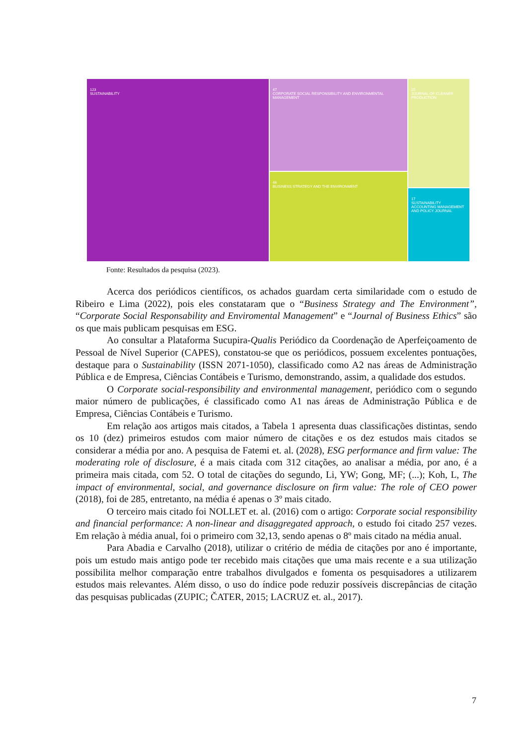123
SUSTAINABILITY
47
CORPORATE SOCIAL RESPONSIBILITY AND ENVIRONMENTAL MANAGEMENT
46
BUSINESS STRATEGY AND THE ENVIRONMENT
25
JOURNAL OF CLEANER PRODUCTION
17
SUSTAINABILITY ACCOUNTING MANAGEMENT AND POLICY JOURNAL
Fonte: Resultados da pesquisa (2023).
Acerca dos periódicos científicos, os achados guardam certa similaridade com o estudo de Ribeiro e Lima (2022), pois eles constataram que o “Business Strategy and The Environment”, “Corporate Social Responsability and Enviromental Management” e “Journal of Business Ethics” são os que mais publicam pesquisas em ESG.
Ao consultar a Plataforma Sucupira-Qualis Periódico da Coordenação de Aperfeiçoamento de Pessoal de Nível Superior (CAPES), constatou-se que os periódicos, possuem excelentes pontuações, destaque para o Sustainability (ISSN 2071-1050), classificado como A2 nas áreas de Administração Pública e de Empresa, Ciências Contábeis e Turismo, demonstrando, assim, a qualidade dos estudos.
O Corporate social-responsibility and environmental management, periódico com o segundo maior número de publicações, é classificado como A1 nas áreas de Administração Pública e de Empresa, Ciências Contábeis e Turismo.
Em relação aos artigos mais citados, a Tabela 1 apresenta duas classificações distintas, sendo os 10 (dez) primeiros estudos com maior número de citações e os dez estudos mais citados se considerar a média por ano. A pesquisa de Fatemi et. al. (2028), ESG performance and firm value: The moderating role of disclosure, é a mais citada com 312 citações, ao analisar a média, por ano, é a primeira mais citada, com 52. O total de citações do segundo, Li, YW; Gong, MF; (...); Koh, L, The impact of environmental, social, and governance disclosure on firm value: The role of CEO power (2018), foi de 285, entretanto, na média é apenas o 3º mais citado.
O terceiro mais citado foi NOLLET et. al. (2016) com o artigo: Corporate social responsibility and financial performance: A non-linear and disaggregated approach, o estudo foi citado 257 vezes. Em relação à média anual, foi o primeiro com 32,13, sendo apenas o 8º mais citado na média anual.
Para Abadia e Carvalho (2018), utilizar o critério de média de citações por ano é importante, pois um estudo mais antigo pode ter recebido mais citações que uma mais recente e a sua utilização possibilita melhor comparação entre trabalhos divulgados e fomenta os pesquisadores a utilizarem estudos mais relevantes. Além disso, o uso do índice pode reduzir possíveis discrepâncias de citação das pesquisas publicadas (ZUPIC; ČATER, 2015; LACRUZ et. al., 2017).
7